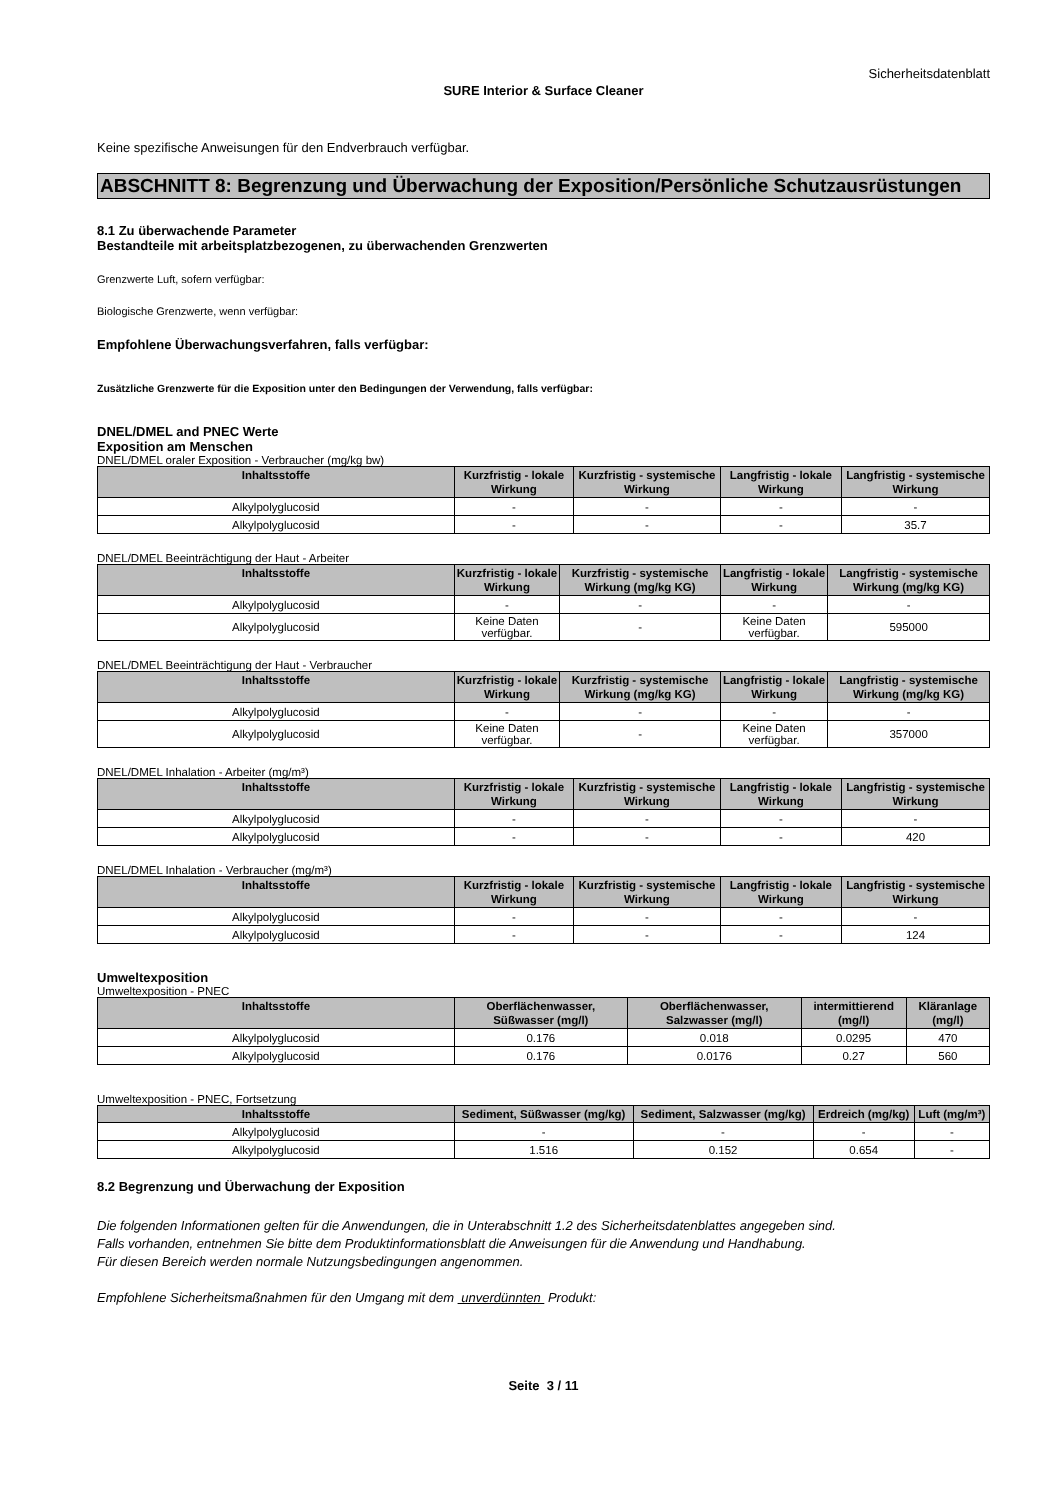Sicherheitsdatenblatt
SURE Interior & Surface Cleaner
Keine spezifische Anweisungen für den Endverbrauch verfügbar.
ABSCHNITT 8: Begrenzung und Überwachung der Exposition/Persönliche Schutzausrüstungen
8.1 Zu überwachende Parameter
Bestandteile mit arbeitsplatzbezogenen, zu überwachenden Grenzwerten
Grenzwerte Luft, sofern verfügbar:
Biologische Grenzwerte, wenn verfügbar:
Empfohlene Überwachungsverfahren, falls verfügbar:
Zusätzliche Grenzwerte für die Exposition unter den Bedingungen der Verwendung, falls verfügbar:
DNEL/DMEL and PNEC Werte
Exposition am Menschen
DNEL/DMEL oraler Exposition - Verbraucher (mg/kg bw)
| Inhaltsstoffe | Kurzfristig - lokale Wirkung | Kurzfristig - systemische Wirkung | Langfristig - lokale Wirkung | Langfristig - systemische Wirkung |
| --- | --- | --- | --- | --- |
| Alkylpolyglucosid | - | - | - | - |
| Alkylpolyglucosid | - | - | - | 35.7 |
DNEL/DMEL Beeinträchtigung der Haut - Arbeiter
| Inhaltsstoffe | Kurzfristig - lokale Wirkung | Kurzfristig - systemische Wirkung (mg/kg KG) | Langfristig - lokale Wirkung | Langfristig - systemische Wirkung (mg/kg KG) |
| --- | --- | --- | --- | --- |
| Alkylpolyglucosid | - | - | - | - |
| Alkylpolyglucosid | Keine Daten verfügbar. | - | Keine Daten verfügbar. | 595000 |
DNEL/DMEL Beeinträchtigung der Haut - Verbraucher
| Inhaltsstoffe | Kurzfristig - lokale Wirkung | Kurzfristig - systemische Wirkung (mg/kg KG) | Langfristig - lokale Wirkung | Langfristig - systemische Wirkung (mg/kg KG) |
| --- | --- | --- | --- | --- |
| Alkylpolyglucosid | - | - | - | - |
| Alkylpolyglucosid | Keine Daten verfügbar. | - | Keine Daten verfügbar. | 357000 |
DNEL/DMEL Inhalation - Arbeiter (mg/m³)
| Inhaltsstoffe | Kurzfristig - lokale Wirkung | Kurzfristig - systemische Wirkung | Langfristig - lokale Wirkung | Langfristig - systemische Wirkung |
| --- | --- | --- | --- | --- |
| Alkylpolyglucosid | - | - | - | - |
| Alkylpolyglucosid | - | - | - | 420 |
DNEL/DMEL Inhalation - Verbraucher (mg/m³)
| Inhaltsstoffe | Kurzfristig - lokale Wirkung | Kurzfristig - systemische Wirkung | Langfristig - lokale Wirkung | Langfristig - systemische Wirkung |
| --- | --- | --- | --- | --- |
| Alkylpolyglucosid | - | - | - | - |
| Alkylpolyglucosid | - | - | - | 124 |
Umweltexposition
Umweltexposition - PNEC
| Inhaltsstoffe | Oberflächenwasser, Süßwasser (mg/l) | Oberflächenwasser, Salzwasser (mg/l) | intermittierend (mg/l) | Kläranlage (mg/l) |
| --- | --- | --- | --- | --- |
| Alkylpolyglucosid | 0.176 | 0.018 | 0.0295 | 470 |
| Alkylpolyglucosid | 0.176 | 0.0176 | 0.27 | 560 |
Umweltexposition - PNEC, Fortsetzung
| Inhaltsstoffe | Sediment, Süßwasser (mg/kg) | Sediment, Salzwasser (mg/kg) | Erdreich (mg/kg) | Luft (mg/m³) |
| --- | --- | --- | --- | --- |
| Alkylpolyglucosid | - | - | - | - |
| Alkylpolyglucosid | 1.516 | 0.152 | 0.654 | - |
8.2 Begrenzung und Überwachung der Exposition
Die folgenden Informationen gelten für die Anwendungen, die in Unterabschnitt 1.2 des Sicherheitsdatenblattes angegeben sind.
Falls vorhanden, entnehmen Sie bitte dem Produktinformationsblatt die Anweisungen für die Anwendung und Handhabung.
Für diesen Bereich werden normale Nutzungsbedingungen angenommen.
Empfohlene Sicherheitsmaßnahmen für den Umgang mit dem unverdünnten Produkt:
Seite 3 / 11